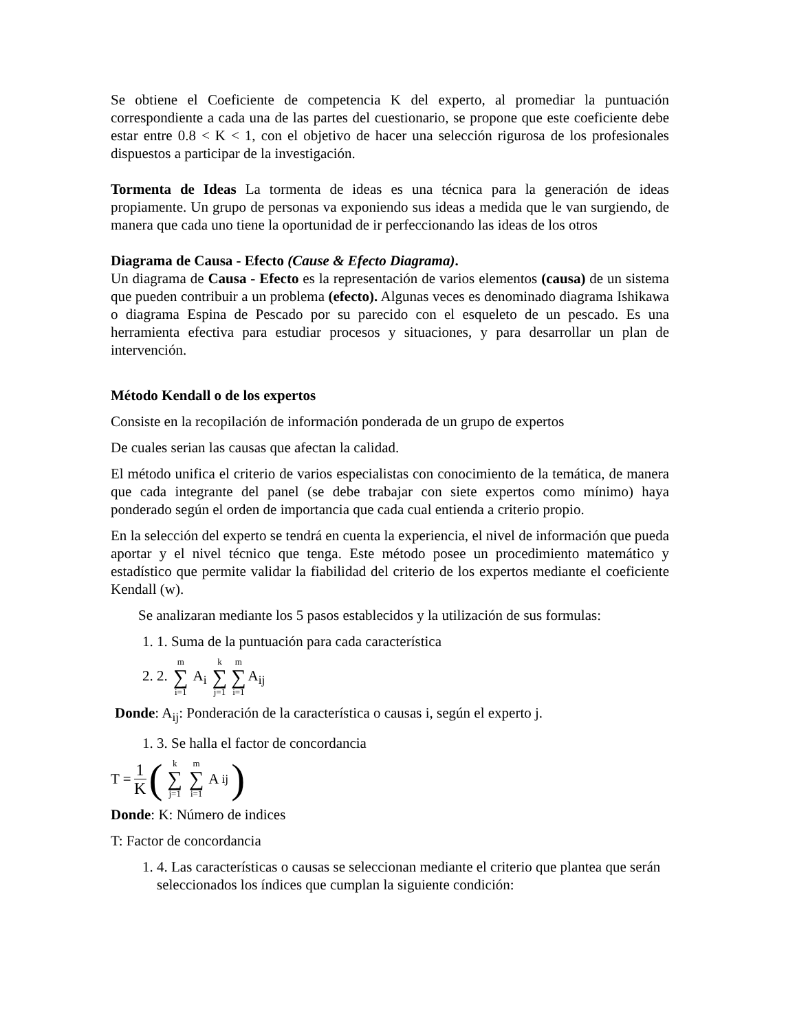Se obtiene el Coeficiente de competencia K del experto, al promediar la puntuación correspondiente a cada una de las partes del cuestionario, se propone que este coeficiente debe estar entre 0.8 < K < 1, con el objetivo de hacer una selección rigurosa de los profesionales dispuestos a participar de la investigación.
Tormenta de Ideas La tormenta de ideas es una técnica para la generación de ideas propiamente. Un grupo de personas va exponiendo sus ideas a medida que le van surgiendo, de manera que cada uno tiene la oportunidad de ir perfeccionando las ideas de los otros
Diagrama de Causa - Efecto (Cause & Efecto Diagrama).
Un diagrama de Causa - Efecto es la representación de varios elementos (causa) de un sistema que pueden contribuir a un problema (efecto). Algunas veces es denominado diagrama Ishikawa o diagrama Espina de Pescado por su parecido con el esqueleto de un pescado. Es una herramienta efectiva para estudiar procesos y situaciones, y para desarrollar un plan de intervención.
Método Kendall o de los expertos
Consiste en la recopilación de información ponderada de un grupo de expertos
De cuales serian las causas que afectan la calidad.
El método unifica el criterio de varios especialistas con conocimiento de la temática, de manera que cada integrante del panel (se debe trabajar con siete expertos como mínimo) haya ponderado según el orden de importancia que cada cual entienda a criterio propio.
En la selección del experto se tendrá en cuenta la experiencia, el nivel de información que pueda aportar y el nivel técnico que tenga. Este método posee un procedimiento matemático y estadístico que permite validar la fiabilidad del criterio de los expertos mediante el coeficiente Kendall (w).
Se analizaran mediante los 5 pasos establecidos y la utilización de sus formulas:
1. 1. Suma de la puntuación para cada característica
2. 2. m ∑ i=1 A<sub>i</sub> k ∑ j=1 m ∑ i=1 A<sub>ij</sub>
Donde: A<sub>ij</sub>: Ponderación de la característica o causas i, según el experto j.
1. 3. Se halla el factor de concordancia
T = 1 K (k ∑ j=1 m ∑ i=1 A<sub>ij</sub>)
Donde: K: Número de indices
T: Factor de concordancia
1. 4. Las características o causas se seleccionan mediante el criterio que plantea que serán seleccionados los índices que cumplan la siguiente condición: